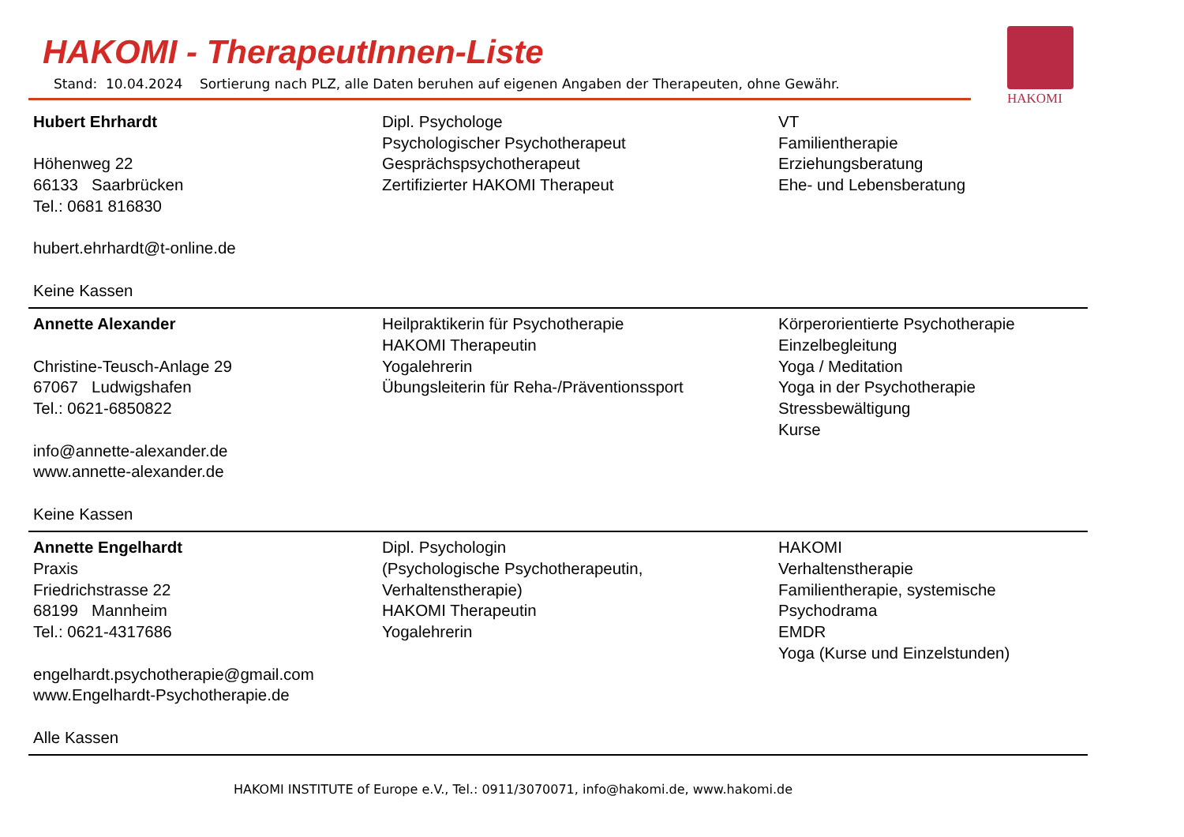HAKOMI - TherapeutInnen-Liste
Stand: 10.04.2024 Sortierung nach PLZ, alle Daten beruhen auf eigenen Angaben der Therapeuten, ohne Gewähr.
HAKOMI
| Hubert Ehrhardt Höhenweg 22 66133 Saarbrücken Tel.: 0681 816830 hubert.ehrhardt@t-online.de Keine Kassen | Dipl. Psychologe Psychologischer Psychotherapeut Gesprächspsychotherapeut Zertifizierter HAKOMI Therapeut | VT Familientherapie Erziehungsberatung Ehe- und Lebensberatung |
| Annette Alexander Christine-Teusch-Anlage 29 67067 Ludwigshafen Tel.: 0621-6850822 info@annette-alexander.de www.annette-alexander.de Keine Kassen | Heilpraktikerin für Psychotherapie HAKOMI Therapeutin Yogalehrerin Übungsleiterin für Reha-/Präventionssport | Körperorientierte Psychotherapie Einzelbegleitung Yoga / Meditation Yoga in der Psychotherapie Stressbewältigung Kurse |
| Annette Engelhardt Praxis Friedrichstrasse 22 68199 Mannheim Tel.: 0621-4317686 engelhardt.psychotherapie@gmail.com www.Engelhardt-Psychotherapie.de Alle Kassen | Dipl. Psychologin (Psychologische Psychotherapeutin, Verhaltenstherapie) HAKOMI Therapeutin Yogalehrerin | HAKOMI Verhaltenstherapie Familientherapie, systemische Psychodrama EMDR Yoga (Kurse und Einzelstunden) |
HAKOMI INSTITUTE of Europe e.V., Tel.: 0911/3070071, info@hakomi.de, www.hakomi.de